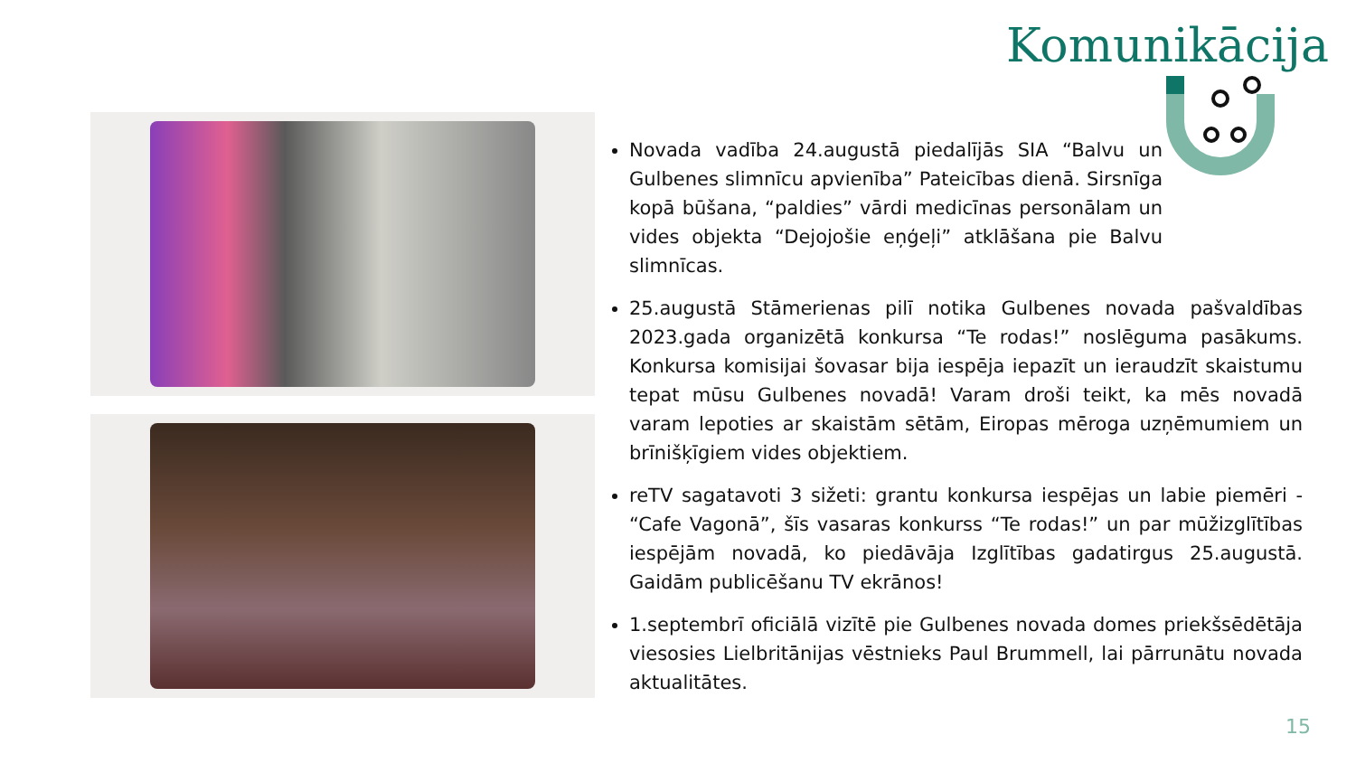Komunikācija
Novada vadība 24.augustā piedalījās SIA “Balvu un Gulbenes slimnīcu apvienība” Pateicības dienā. Sirsnīga kopā būšana, “paldies” vārdi medicīnas personālam un vides objekta “Dejojošie eņģeļi” atklāšana pie Balvu slimnīcas.
25.augustā Stāmerienas pilī notika Gulbenes novada pašvaldības 2023.gada organizētā konkursa “Te rodas!” noslēguma pasākums. Konkursa komisijai šovasar bija iespēja iepazīt un ieraudzīt skaistumu tepat mūsu Gulbenes novadā! Varam droši teikt, ka mēs novadā varam lepoties ar skaistām sētām, Eiropas mēroga uzņēmumiem un brīnišķīgiem vides objektiem.
reTV sagatavoti 3 sižeti: grantu konkursa iespējas un labie piemēri - “Cafe Vagonā”, šīs vasaras konkurss “Te rodas!” un par mūžizglītības iespējām novadā, ko piedāvāja Izglītības gadatirgus 25.augustā. Gaidām publicēšanu TV ekrānos!
1.septembrī oficiālā vizītē pie Gulbenes novada domes priekšsēdētāja viesosies Lielbritānijas vēstnieks Paul Brummell, lai pārrunātu novada aktualitātes.
15